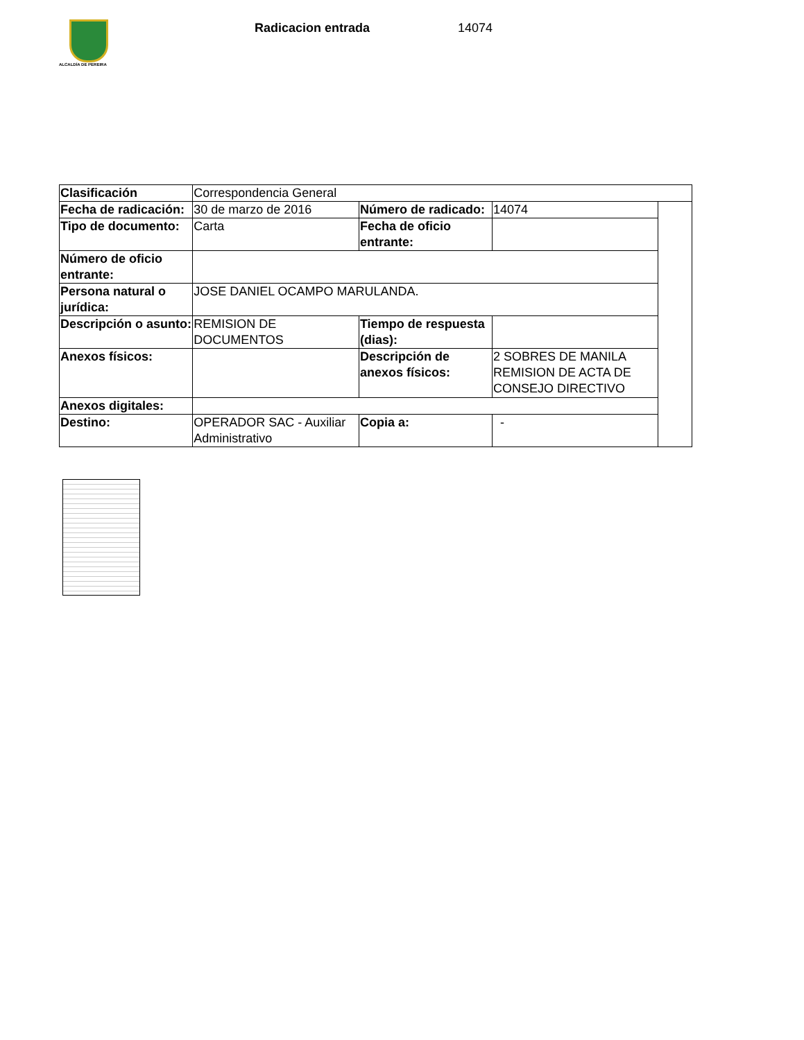ALCALDÍA DE PEREIRA
Radicacion entrada 14074
| Clasificación | Correspondencia General | | | |
| Fecha de radicación: | 30 de marzo de 2016 | Número de radicado: | 14074 | |
| Tipo de documento: | Carta | Fecha de oficio entrante: | | |
| Número de oficio entrante: | | | | |
| Persona natural o jurídica: | JOSE DANIEL OCAMPO MARULANDA. | | | |
| Descripción o asunto: | REMISION DE DOCUMENTOS | Tiempo de respuesta (dias): | | |
| Anexos físicos: | | Descripción de anexos físicos: | 2 SOBRES DE MANILA REMISION DE ACTA DE CONSEJO DIRECTIVO | |
| Anexos digitales: | | | | |
| Destino: | OPERADOR SAC - Auxiliar Administrativo | Copia a: | - | |